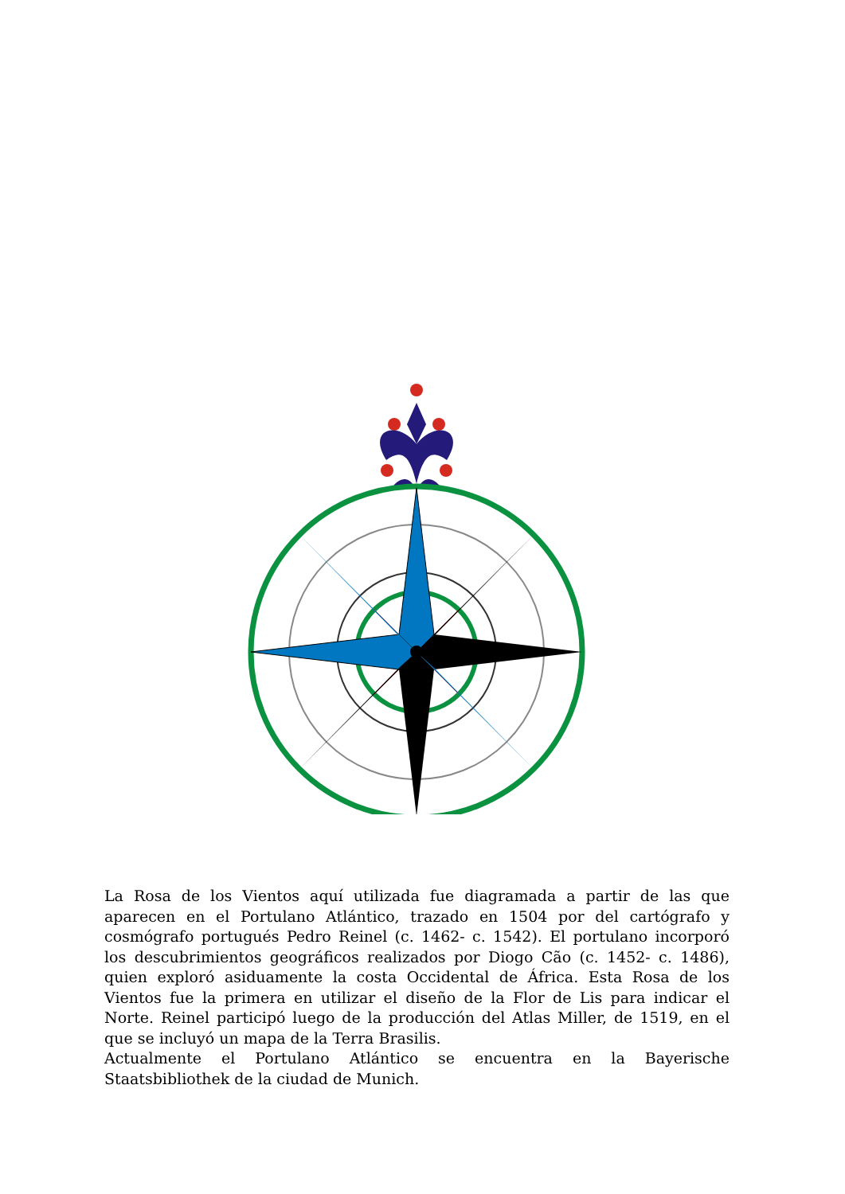La Rosa de los Vientos aquí utilizada fue diagramada a partir de las que aparecen en el Portulano Atlántico, trazado en 1504 por del cartógrafo y cosmógrafo portugués Pedro Reinel (c. 1462- c. 1542). El portulano incorporó los descubrimientos geográficos realizados por Diogo Cão (c. 1452- c. 1486), quien exploró asiduamente la costa Occidental de África. Esta Rosa de los Vientos fue la primera en utilizar el diseño de la Flor de Lis para indicar el Norte. Reinel participó luego de la producción del Atlas Miller, de 1519, en el que se incluyó un mapa de la Terra Brasilis.
Actualmente el Portulano Atlántico se encuentra en la Bayerische Staatsbibliothek de la ciudad de Munich.